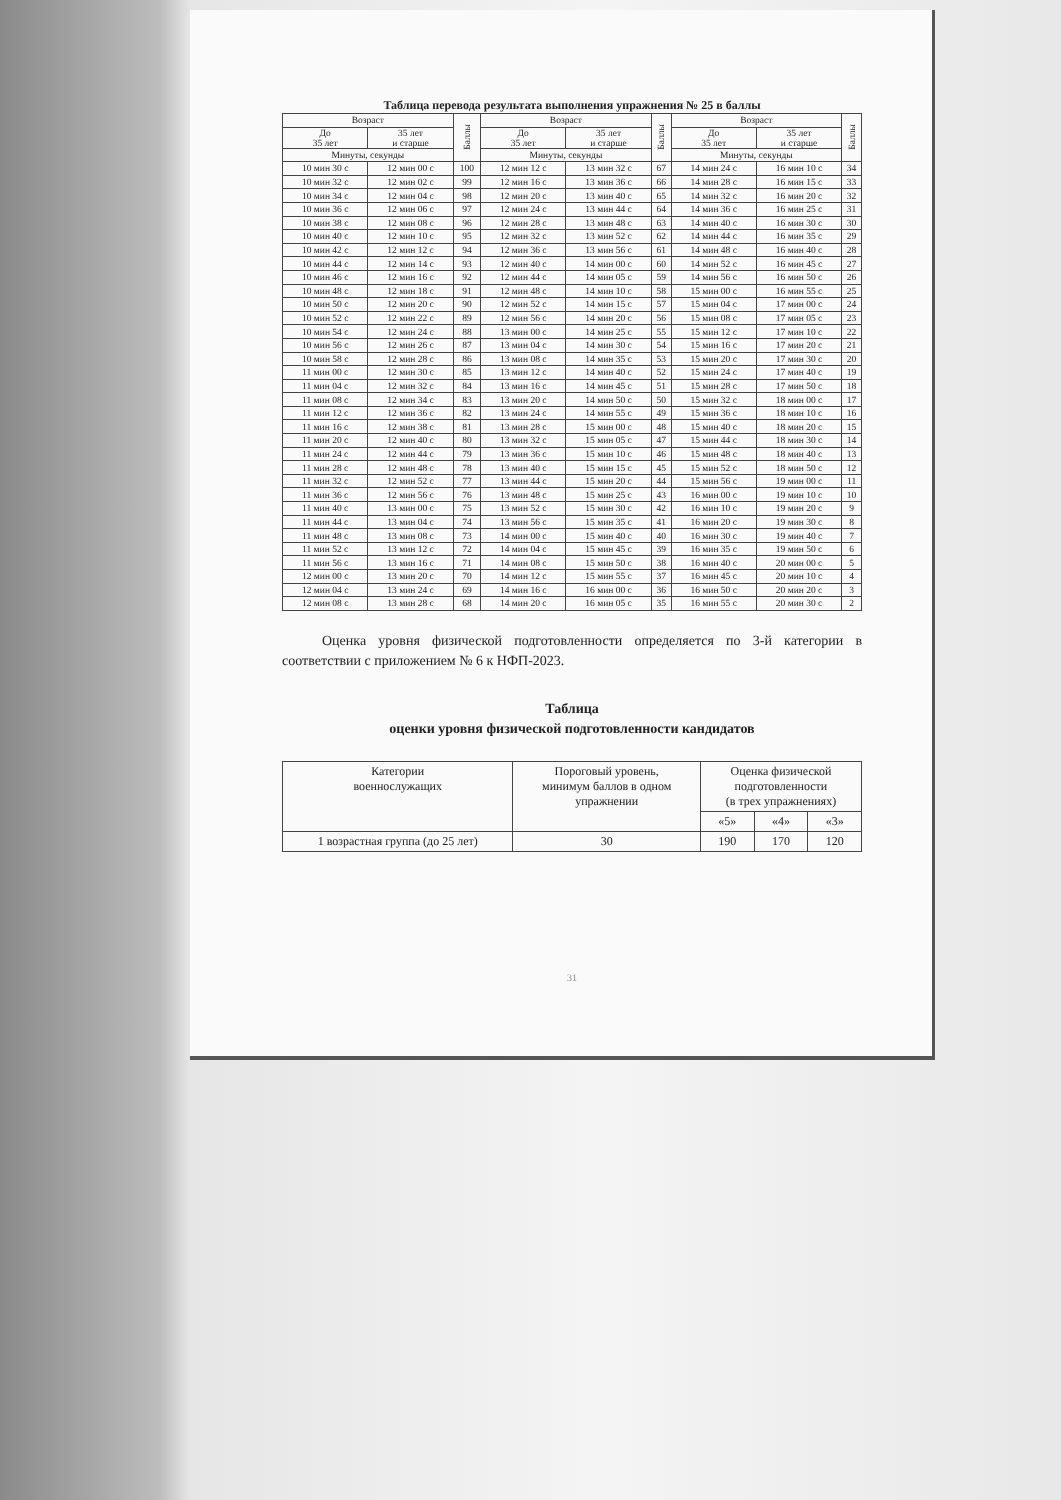Таблица перевода результата выполнения упражнения № 25 в баллы
| Возраст | | Баллы | Возраст | | Баллы | Возраст | | Баллы |
| --- | --- | --- | --- | --- | --- | --- | --- | --- |
| До 35 лет | 35 лет и старше | | До 35 лет | 35 лет и старше | | До 35 лет | 35 лет и старше | |
| Минуты, секунды | | | Минуты, секунды | | | Минуты, секунды | | |
| 10 мин 30 с | 12 мин 00 с | 100 | 12 мин 12 с | 13 мин 32 с | 67 | 14 мин 24 с | 16 мин 10 с | 34 |
| 10 мин 32 с | 12 мин 02 с | 99 | 12 мин 16 с | 13 мин 36 с | 66 | 14 мин 28 с | 16 мин 15 с | 33 |
| 10 мин 34 с | 12 мин 04 с | 98 | 12 мин 20 с | 13 мин 40 с | 65 | 14 мин 32 с | 16 мин 20 с | 32 |
| 10 мин 36 с | 12 мин 06 с | 97 | 12 мин 24 с | 13 мин 44 с | 64 | 14 мин 36 с | 16 мин 25 с | 31 |
| 10 мин 38 с | 12 мин 08 с | 96 | 12 мин 28 с | 13 мин 48 с | 63 | 14 мин 40 с | 16 мин 30 с | 30 |
| 10 мин 40 с | 12 мин 10 с | 95 | 12 мин 32 с | 13 мин 52 с | 62 | 14 мин 44 с | 16 мин 35 с | 29 |
| 10 мин 42 с | 12 мин 12 с | 94 | 12 мин 36 с | 13 мин 56 с | 61 | 14 мин 48 с | 16 мин 40 с | 28 |
| 10 мин 44 с | 12 мин 14 с | 93 | 12 мин 40 с | 14 мин 00 с | 60 | 14 мин 52 с | 16 мин 45 с | 27 |
| 10 мин 46 с | 12 мин 16 с | 92 | 12 мин 44 с | 14 мин 05 с | 59 | 14 мин 56 с | 16 мин 50 с | 26 |
| 10 мин 48 с | 12 мин 18 с | 91 | 12 мин 48 с | 14 мин 10 с | 58 | 15 мин 00 с | 16 мин 55 с | 25 |
| 10 мин 50 с | 12 мин 20 с | 90 | 12 мин 52 с | 14 мин 15 с | 57 | 15 мин 04 с | 17 мин 00 с | 24 |
| 10 мин 52 с | 12 мин 22 с | 89 | 12 мин 56 с | 14 мин 20 с | 56 | 15 мин 08 с | 17 мин 05 с | 23 |
| 10 мин 54 с | 12 мин 24 с | 88 | 13 мин 00 с | 14 мин 25 с | 55 | 15 мин 12 с | 17 мин 10 с | 22 |
| 10 мин 56 с | 12 мин 26 с | 87 | 13 мин 04 с | 14 мин 30 с | 54 | 15 мин 16 с | 17 мин 20 с | 21 |
| 10 мин 58 с | 12 мин 28 с | 86 | 13 мин 08 с | 14 мин 35 с | 53 | 15 мин 20 с | 17 мин 30 с | 20 |
| 11 мин 00 с | 12 мин 30 с | 85 | 13 мин 12 с | 14 мин 40 с | 52 | 15 мин 24 с | 17 мин 40 с | 19 |
| 11 мин 04 с | 12 мин 32 с | 84 | 13 мин 16 с | 14 мин 45 с | 51 | 15 мин 28 с | 17 мин 50 с | 18 |
| 11 мин 08 с | 12 мин 34 с | 83 | 13 мин 20 с | 14 мин 50 с | 50 | 15 мин 32 с | 18 мин 00 с | 17 |
| 11 мин 12 с | 12 мин 36 с | 82 | 13 мин 24 с | 14 мин 55 с | 49 | 15 мин 36 с | 18 мин 10 с | 16 |
| 11 мин 16 с | 12 мин 38 с | 81 | 13 мин 28 с | 15 мин 00 с | 48 | 15 мин 40 с | 18 мин 20 с | 15 |
| 11 мин 20 с | 12 мин 40 с | 80 | 13 мин 32 с | 15 мин 05 с | 47 | 15 мин 44 с | 18 мин 30 с | 14 |
| 11 мин 24 с | 12 мин 44 с | 79 | 13 мин 36 с | 15 мин 10 с | 46 | 15 мин 48 с | 18 мин 40 с | 13 |
| 11 мин 28 с | 12 мин 48 с | 78 | 13 мин 40 с | 15 мин 15 с | 45 | 15 мин 52 с | 18 мин 50 с | 12 |
| 11 мин 32 с | 12 мин 52 с | 77 | 13 мин 44 с | 15 мин 20 с | 44 | 15 мин 56 с | 19 мин 00 с | 11 |
| 11 мин 36 с | 12 мин 56 с | 76 | 13 мин 48 с | 15 мин 25 с | 43 | 16 мин 00 с | 19 мин 10 с | 10 |
| 11 мин 40 с | 13 мин 00 с | 75 | 13 мин 52 с | 15 мин 30 с | 42 | 16 мин 10 с | 19 мин 20 с | 9 |
| 11 мин 44 с | 13 мин 04 с | 74 | 13 мин 56 с | 15 мин 35 с | 41 | 16 мин 20 с | 19 мин 30 с | 8 |
| 11 мин 48 с | 13 мин 08 с | 73 | 14 мин 00 с | 15 мин 40 с | 40 | 16 мин 30 с | 19 мин 40 с | 7 |
| 11 мин 52 с | 13 мин 12 с | 72 | 14 мин 04 с | 15 мин 45 с | 39 | 16 мин 35 с | 19 мин 50 с | 6 |
| 11 мин 56 с | 13 мин 16 с | 71 | 14 мин 08 с | 15 мин 50 с | 38 | 16 мин 40 с | 20 мин 00 с | 5 |
| 12 мин 00 с | 13 мин 20 с | 70 | 14 мин 12 с | 15 мин 55 с | 37 | 16 мин 45 с | 20 мин 10 с | 4 |
| 12 мин 04 с | 13 мин 24 с | 69 | 14 мин 16 с | 16 мин 00 с | 36 | 16 мин 50 с | 20 мин 20 с | 3 |
| 12 мин 08 с | 13 мин 28 с | 68 | 14 мин 20 с | 16 мин 05 с | 35 | 16 мин 55 с | 20 мин 30 с | 2 |
Оценка уровня физической подготовленности определяется по 3-й категории в соответствии с приложением № 6 к НФП-2023.
Таблица
оценки уровня физической подготовленности кандидатов
| Категории военнослужащих | Пороговый уровень, минимум баллов в одном упражнении | Оценка физической подготовленности (в трех упражнениях) | | |
| --- | --- | --- | --- | --- |
| | | «5» | «4» | «3» |
| 1 возрастная группа (до 25 лет) | 30 | 190 | 170 | 120 |
31